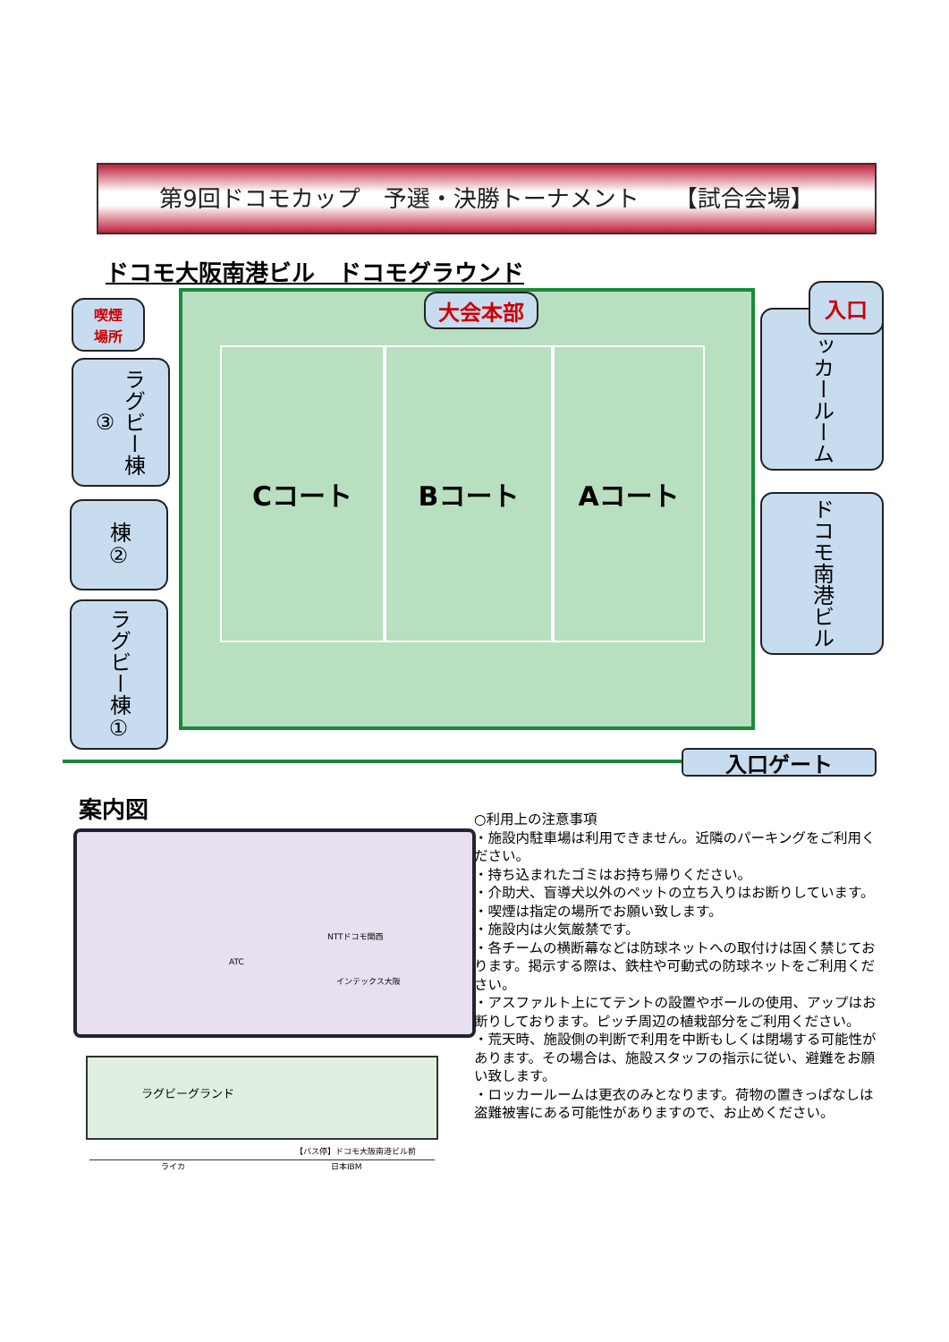第9回ドコモカップ　予選・決勝トーナメント　　【試合会場】
ドコモ大阪南港ビル　ドコモグラウンド
喫煙
場所
ラグビー棟③
棟②
ラグビー棟①
大会本部
Cコート Bコート Aコート
ロッカールーム
入口
ドコモ南港ビル
入口ゲート
案内図
NTTドコモ関西
ATC
インテックス大阪
ラグビーグランド
【バス停】ドコモ大阪南港ビル前
ライカ 日本IBM
○利用上の注意事項
・施設内駐車場は利用できません。近隣のパーキングをご利用ください。
・持ち込まれたゴミはお持ち帰りください。
・介助犬、盲導犬以外のペットの立ち入りはお断りしています。
・喫煙は指定の場所でお願い致します。
・施設内は火気厳禁です。
・各チームの横断幕などは防球ネットへの取付けは固く禁じております。掲示する際は、鉄柱や可動式の防球ネットをご利用ください。
・アスファルト上にてテントの設置やボールの使用、アップはお断りしております。ピッチ周辺の植栽部分をご利用ください。
・荒天時、施設側の判断で利用を中断もしくは閉場する可能性があります。その場合は、施設スタッフの指示に従い、避難をお願い致します。
・ロッカールームは更衣のみとなります。荷物の置きっぱなしは盗難被害にある可能性がありますので、お止めください。